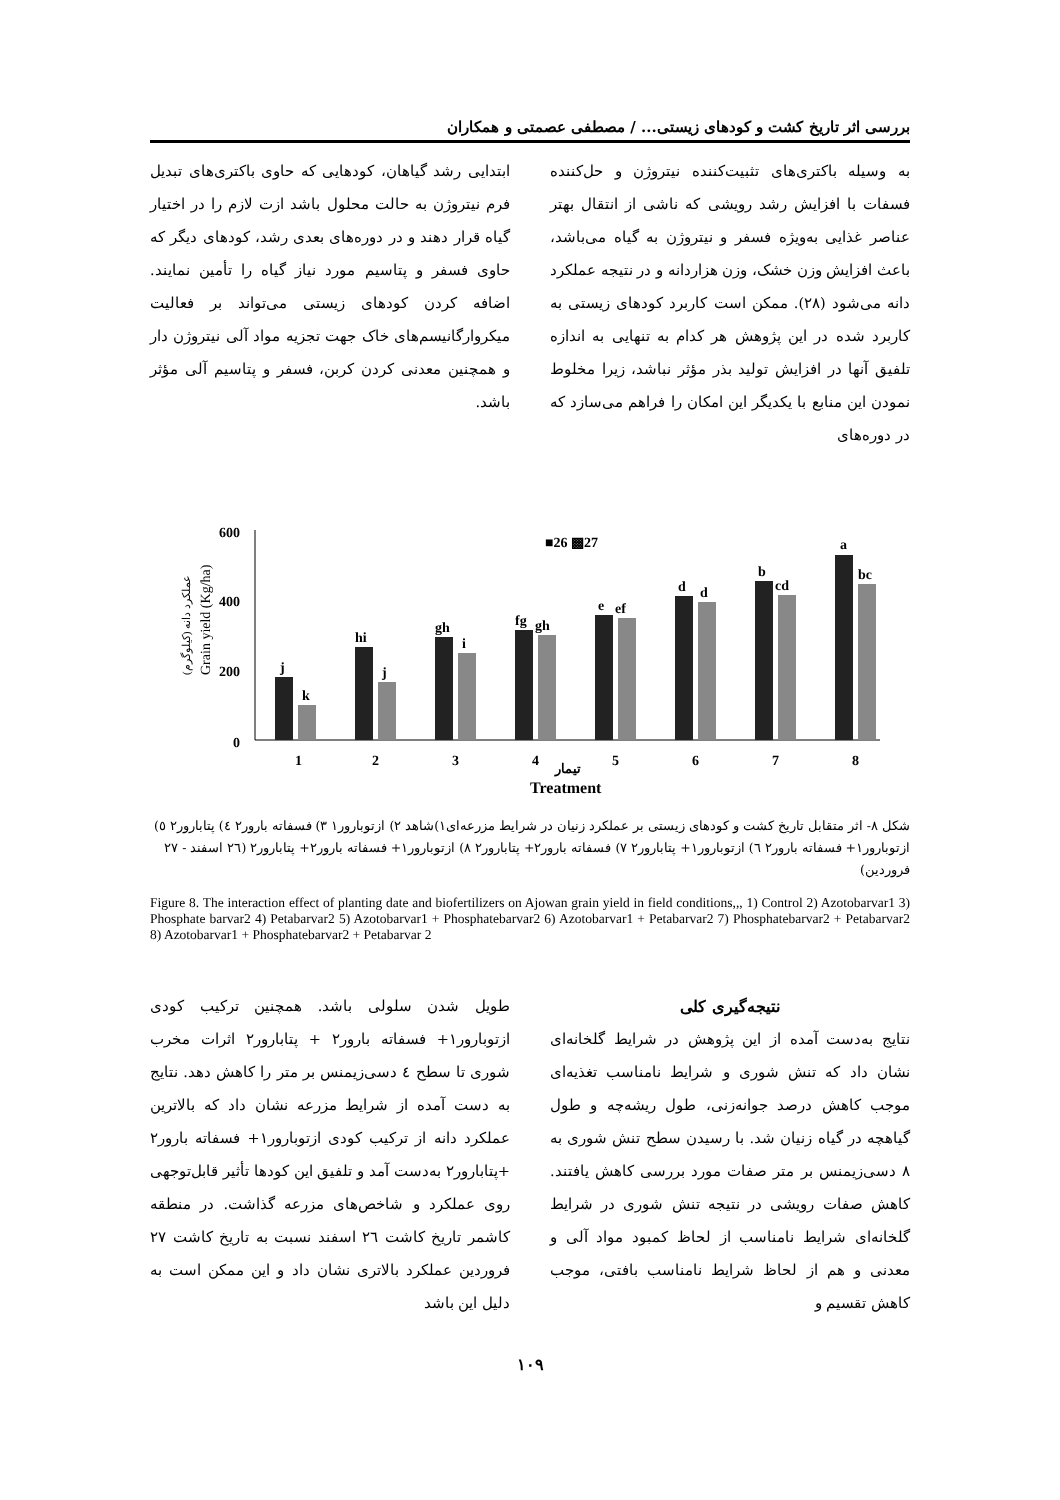بررسی اثر تاریخ کشت و کودهای زیستی... / مصطفی عصمتی و همکاران
به وسیله باکتری‌های تثبیت‌کننده نیتروژن و حل‌کننده فسفات با افزایش رشد رویشی که ناشی از انتقال بهتر عناصر غذایی به‌ویژه فسفر و نیتروژن به گیاه می‌باشد، باعث افزایش وزن خشک، وزن هزاردانه و در نتیجه عملکرد دانه می‌شود (۲۸). ممکن است کاربرد کودهای زیستی به کاربرد شده در این پژوهش هر کدام به تنهایی به اندازه تلفیق آنها در افزایش تولید بذر مؤثر نباشد، زیرا مخلوط نمودن این منابع با یکدیگر این امکان را فراهم می‌سازد که در دوره‌های
ابتدایی رشد گیاهان، کودهایی که حاوی باکتری‌های تبدیل فرم نیتروژن به حالت محلول باشد ازت لازم را در اختیار گیاه قرار دهند و در دوره‌های بعدی رشد، کودهای دیگر که حاوی فسفر و پتاسیم مورد نیاز گیاه را تأمین نمایند. اضافه کردن کودهای زیستی می‌تواند بر فعالیت میکروارگانیسم‌های خاک جهت تجزیه مواد آلی نیتروژن دار و همچنین معدنی کردن کربن، فسفر و پتاسیم آلی مؤثر باشد.
600
400
200
0
■26 ▩27
j
k
hi
j
gh
i
fg
gh
e
ef
d
d
b
cd
a
bc
1
2
3
4
تیمار
5
6
7
8
Treatment
Grain yield (Kg/ha)
عملکرد دانه (کیلوگرم)
شکل ۸- اثر متقابل تاریخ کشت و کودهای زیستی بر عملکرد زنیان در شرایط مزرعه‌ای۱)شاهد ۲) ازتوبارور۱ ۳) فسفاته بارور۲ ٤) پتابارور۲ ٥) ازتوبارور۱+ فسفاته بارور۲ ٦) ازتوبارور۱+ پتابارور۲ ۷) فسفاته بارور۲+ پتابارور۲ ۸) ازتوبارور۱+ فسفاته بارور۲+ پتابارور۲ (۲٦ اسفند - ۲۷ فروردین)
Figure 8. The interaction effect of planting date and biofertilizers on Ajowan grain yield in field conditions,,, 1) Control 2) Azotobarvar1 3) Phosphate barvar2 4) Petabarvar2 5) Azotobarvar1 + Phosphatebarvar2 6) Azotobarvar1 + Petabarvar2 7) Phosphatebarvar2 + Petabarvar2 8) Azotobarvar1 + Phosphatebarvar2 + Petabarvar 2
نتیجه‌گیری کلی
نتایج به‌دست آمده از این پژوهش در شرایط گلخانه‌ای نشان داد که تنش شوری و شرایط نامناسب تغذیه‌ای موجب کاهش درصد جوانه‌زنی، طول ریشه‌چه و طول گیاهچه در گیاه زنیان شد. با رسیدن سطح تنش شوری به ۸ دسی‌زیمنس بر متر صفات مورد بررسی کاهش یافتند. کاهش صفات رویشی در نتیجه تنش شوری در شرایط گلخانه‌ای شرایط نامناسب از لحاظ کمبود مواد آلی و معدنی و هم از لحاظ شرایط نامناسب بافتی، موجب کاهش تقسیم و
طویل شدن سلولی باشد. همچنین ترکیب کودی ازتوبارور۱+ فسفاته بارور۲ + پتابارور۲ اثرات مخرب شوری تا سطح ٤ دسی‌زیمنس بر متر را کاهش دهد. نتایج به دست آمده از شرایط مزرعه نشان داد که بالاترین عملکرد دانه از ترکیب کودی ازتوبارور۱+ فسفاته بارور۲ +پتابارور۲ به‌دست آمد و تلفیق این کودها تأثیر قابل‌توجهی روی عملکرد و شاخص‌های مزرعه گذاشت. در منطقه کاشمر تاریخ کاشت ۲٦ اسفند نسبت به تاریخ کاشت ۲۷ فروردین عملکرد بالاتری نشان داد و این ممکن است به دلیل این باشد
۱۰۹